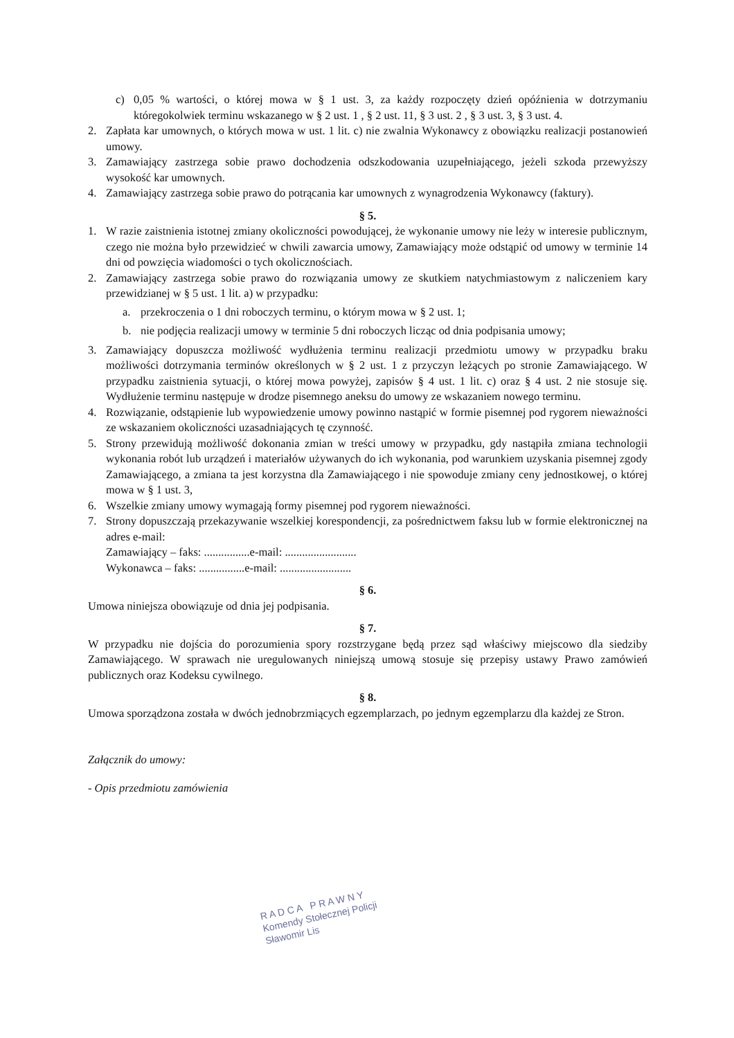c) 0,05 % wartości, o której mowa w § 1 ust. 3, za każdy rozpoczęty dzień opóźnienia w dotrzymaniu któregokolwiek terminu wskazanego w § 2 ust. 1 , § 2 ust. 11, § 3 ust. 2 , § 3 ust. 3, § 3 ust. 4.
2. Zapłata kar umownych, o których mowa w ust. 1 lit. c) nie zwalnia Wykonawcy z obowiązku realizacji postanowień umowy.
3. Zamawiający zastrzega sobie prawo dochodzenia odszkodowania uzupełniającego, jeżeli szkoda przewyższy wysokość kar umownych.
4. Zamawiający zastrzega sobie prawo do potrącania kar umownych z wynagrodzenia Wykonawcy (faktury).
§ 5.
1. W razie zaistnienia istotnej zmiany okoliczności powodującej, że wykonanie umowy nie leży w interesie publicznym, czego nie można było przewidzieć w chwili zawarcia umowy, Zamawiający może odstąpić od umowy w terminie 14 dni od powzięcia wiadomości o tych okolicznościach.
2. Zamawiający zastrzega sobie prawo do rozwiązania umowy ze skutkiem natychmiastowym z naliczeniem kary przewidzianej w § 5 ust. 1 lit. a) w przypadku:
a. przekroczenia o 1 dni roboczych terminu, o którym mowa w § 2 ust. 1;
b. nie podjęcia realizacji umowy w terminie 5 dni roboczych licząc od dnia podpisania umowy;
3. Zamawiający dopuszcza możliwość wydłużenia terminu realizacji przedmiotu umowy w przypadku braku możliwości dotrzymania terminów określonych w § 2 ust. 1 z przyczyn leżących po stronie Zamawiającego. W przypadku zaistnienia sytuacji, o której mowa powyżej, zapisów § 4 ust. 1 lit. c) oraz § 4 ust. 2 nie stosuje się. Wydłużenie terminu następuje w drodze pisemnego aneksu do umowy ze wskazaniem nowego terminu.
4. Rozwiązanie, odstąpienie lub wypowiedzenie umowy powinno nastąpić w formie pisemnej pod rygorem nieważności ze wskazaniem okoliczności uzasadniających tę czynność.
5. Strony przewidują możliwość dokonania zmian w treści umowy w przypadku, gdy nastąpiła zmiana technologii wykonania robót lub urządzeń i materiałów używanych do ich wykonania, pod warunkiem uzyskania pisemnej zgody Zamawiającego, a zmiana ta jest korzystna dla Zamawiającego i nie spowoduje zmiany ceny jednostkowej, o której mowa w § 1 ust. 3,
6. Wszelkie zmiany umowy wymagają formy pisemnej pod rygorem nieważności.
7. Strony dopuszczają przekazywanie wszelkiej korespondencji, za pośrednictwem faksu lub w formie elektronicznej na adres e-mail:
Zamawiający – faks: ................e-mail: .........................
Wykonawca – faks: ................e-mail: .........................
§ 6.
Umowa niniejsza obowiązuje od dnia jej podpisania.
§ 7.
W przypadku nie dojścia do porozumienia spory rozstrzygane będą przez sąd właściwy miejscowo dla siedziby Zamawiającego. W sprawach nie uregulowanych niniejszą umową stosuje się przepisy ustawy Prawo zamówień publicznych oraz Kodeksu cywilnego.
§ 8.
Umowa sporządzona została w dwóch jednobrzmiących egzemplarzach, po jednym egzemplarzu dla każdej ze Stron.
Załącznik do umowy:
- Opis przedmiotu zamówienia
R A D C A P R A W N Y
Komendy Stołecznej Policji
Sławomir Lis